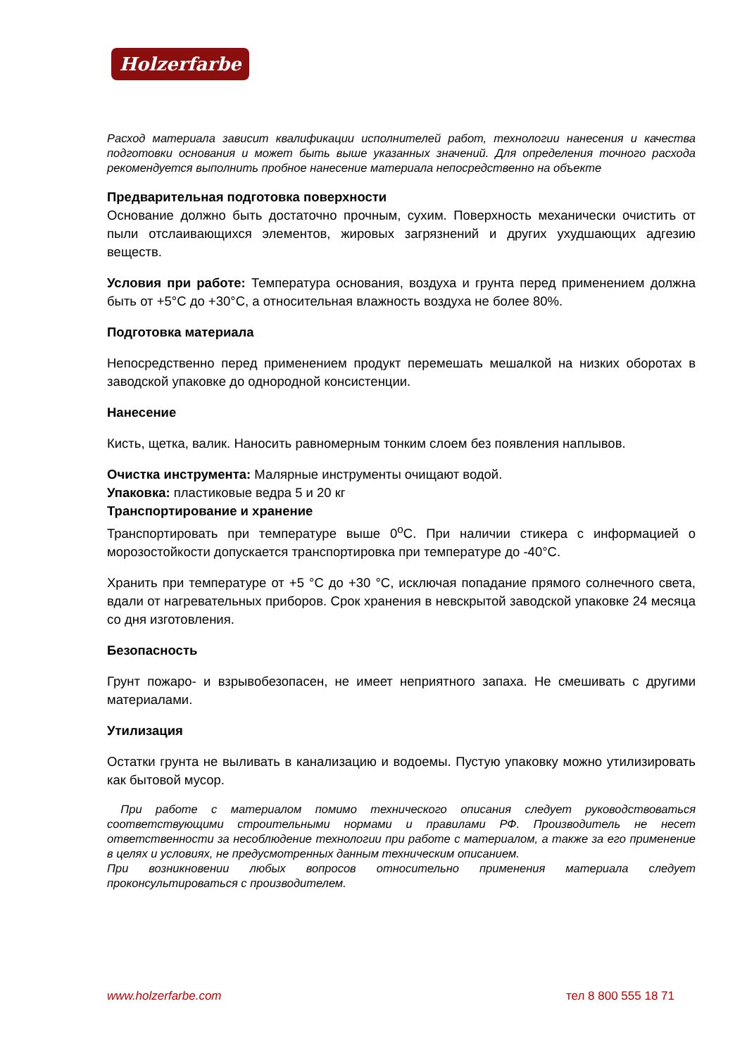Holzerfarbe
Расход материала зависит квалификации исполнителей работ, технологии нанесения и качества подготовки основания и может быть выше указанных значений. Для определения точного расхода рекомендуется выполнить пробное нанесение материала непосредственно на объекте
Предварительная подготовка поверхности
Основание должно быть достаточно прочным, сухим. Поверхность механически очистить от пыли отслаивающихся элементов, жировых загрязнений и других ухудшающих адгезию веществ.
Условия при работе: Температура основания, воздуха и грунта перед применением должна быть от +5°С до +30°С, а относительная влажность воздуха не более 80%.
Подготовка материала
Непосредственно перед применением продукт перемешать мешалкой на низких оборотах в заводской упаковке до однородной консистенции.
Нанесение
Кисть, щетка, валик. Наносить равномерным тонким слоем без появления наплывов.
Очистка инструмента: Малярные инструменты очищают водой.
Упаковка: пластиковые ведра 5 и 20 кг
Транспортирование и хранение
Транспортировать при температуре выше 0<sup>о</sup>С. При наличии стикера с информацией о морозостойкости допускается транспортировка при температуре до -40°С.
Хранить при температуре от +5 °С до +30 °С, исключая попадание прямого солнечного света, вдали от нагревательных приборов. Срок хранения в невскрытой заводской упаковке 24 месяца со дня изготовления.
Безопасность
Грунт пожаро- и взрывобезопасен, не имеет неприятного запаха. Не смешивать с другими материалами.
Утилизация
Остатки грунта не выливать в канализацию и водоемы. Пустую упаковку можно утилизировать как бытовой мусор.
При работе с материалом помимо технического описания следует руководствоваться соответствующими строительными нормами и правилами РФ. Производитель не несет ответственности за несоблюдение технологии при работе с материалом, а также за его применение в целях и условиях, не предусмотренных данным техническим описанием.
При возникновении любых вопросов относительно применения материала следует проконсультироваться с производителем.
www.holzerfarbe.com тел 8 800 555 18 71